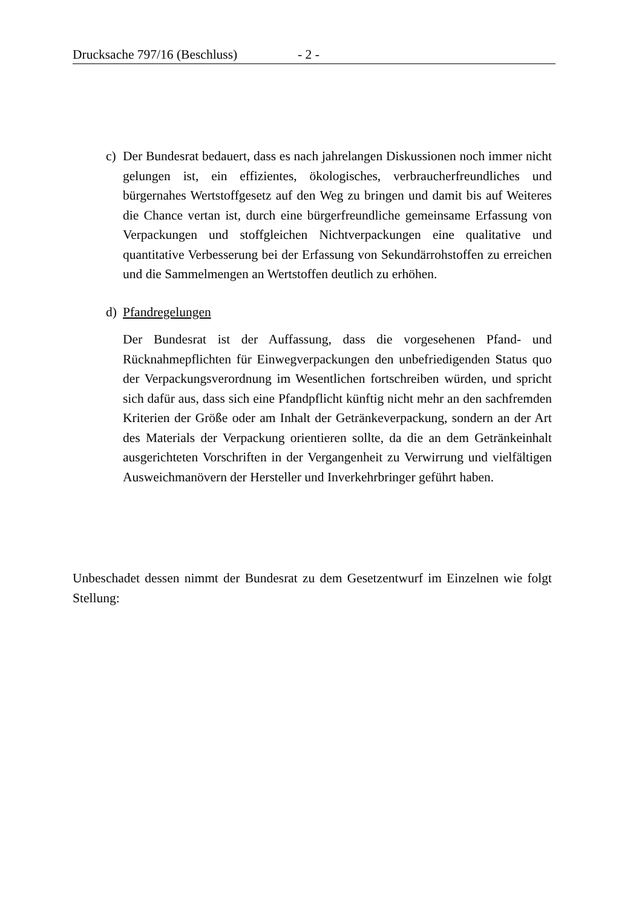Drucksache 797/16 (Beschluss) - 2 -
c) Der Bundesrat bedauert, dass es nach jahrelangen Diskussionen noch immer nicht gelungen ist, ein effizientes, ökologisches, verbraucherfreundliches und bürgernahes Wertstoffgesetz auf den Weg zu bringen und damit bis auf Weiteres die Chance vertan ist, durch eine bürgerfreundliche gemeinsame Erfassung von Verpackungen und stoffgleichen Nichtverpackungen eine qualitative und quantitative Verbesserung bei der Erfassung von Sekundärrohstoffen zu erreichen und die Sammelmengen an Wertstoffen deutlich zu erhöhen.
d) Pfandregelungen
Der Bundesrat ist der Auffassung, dass die vorgesehenen Pfand- und Rücknahmepflichten für Einwegverpackungen den unbefriedigenden Status quo der Verpackungsverordnung im Wesentlichen fortschreiben würden, und spricht sich dafür aus, dass sich eine Pfandpflicht künftig nicht mehr an den sachfremden Kriterien der Größe oder am Inhalt der Getränkeverpackung, sondern an der Art des Materials der Verpackung orientieren sollte, da die an dem Getränkeinhalt ausgerichteten Vorschriften in der Vergangenheit zu Verwirrung und vielfältigen Ausweichmanövern der Hersteller und Inverkehrbringer geführt haben.
Unbeschadet dessen nimmt der Bundesrat zu dem Gesetzentwurf im Einzelnen wie folgt Stellung: